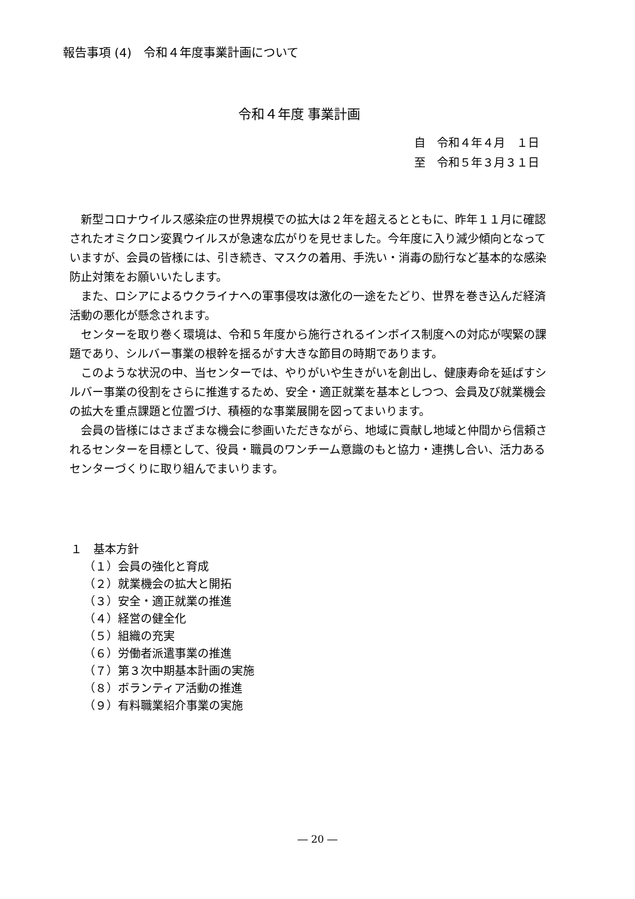報告事項 (4)　令和４年度事業計画について
令和４年度 事業計画
自　令和４年４月　１日
至　令和５年３月３１日
新型コロナウイルス感染症の世界規模での拡大は２年を超えるとともに、昨年１１月に確認されたオミクロン変異ウイルスが急速な広がりを見せました。今年度に入り減少傾向となっていますが、会員の皆様には、引き続き、マスクの着用、手洗い・消毒の励行など基本的な感染防止対策をお願いいたします。
また、ロシアによるウクライナへの軍事侵攻は激化の一途をたどり、世界を巻き込んだ経済活動の悪化が懸念されます。
センターを取り巻く環境は、令和５年度から施行されるインボイス制度への対応が喫緊の課題であり、シルバー事業の根幹を揺るがす大きな節目の時期であります。
このような状況の中、当センターでは、やりがいや生きがいを創出し、健康寿命を延ばすシルバー事業の役割をさらに推進するため、安全・適正就業を基本としつつ、会員及び就業機会の拡大を重点課題と位置づけ、積極的な事業展開を図ってまいります。
会員の皆様にはさまざまな機会に参画いただきながら、地域に貢献し地域と仲間から信頼されるセンターを目標として、役員・職員のワンチーム意識のもと協力・連携し合い、活力あるセンターづくりに取り組んでまいります。
１　基本方針
（１）会員の強化と育成
（２）就業機会の拡大と開拓
（３）安全・適正就業の推進
（４）経営の健全化
（５）組織の充実
（６）労働者派遣事業の推進
（７）第３次中期基本計画の実施
（８）ボランティア活動の推進
（９）有料職業紹介事業の実施
― 20 ―